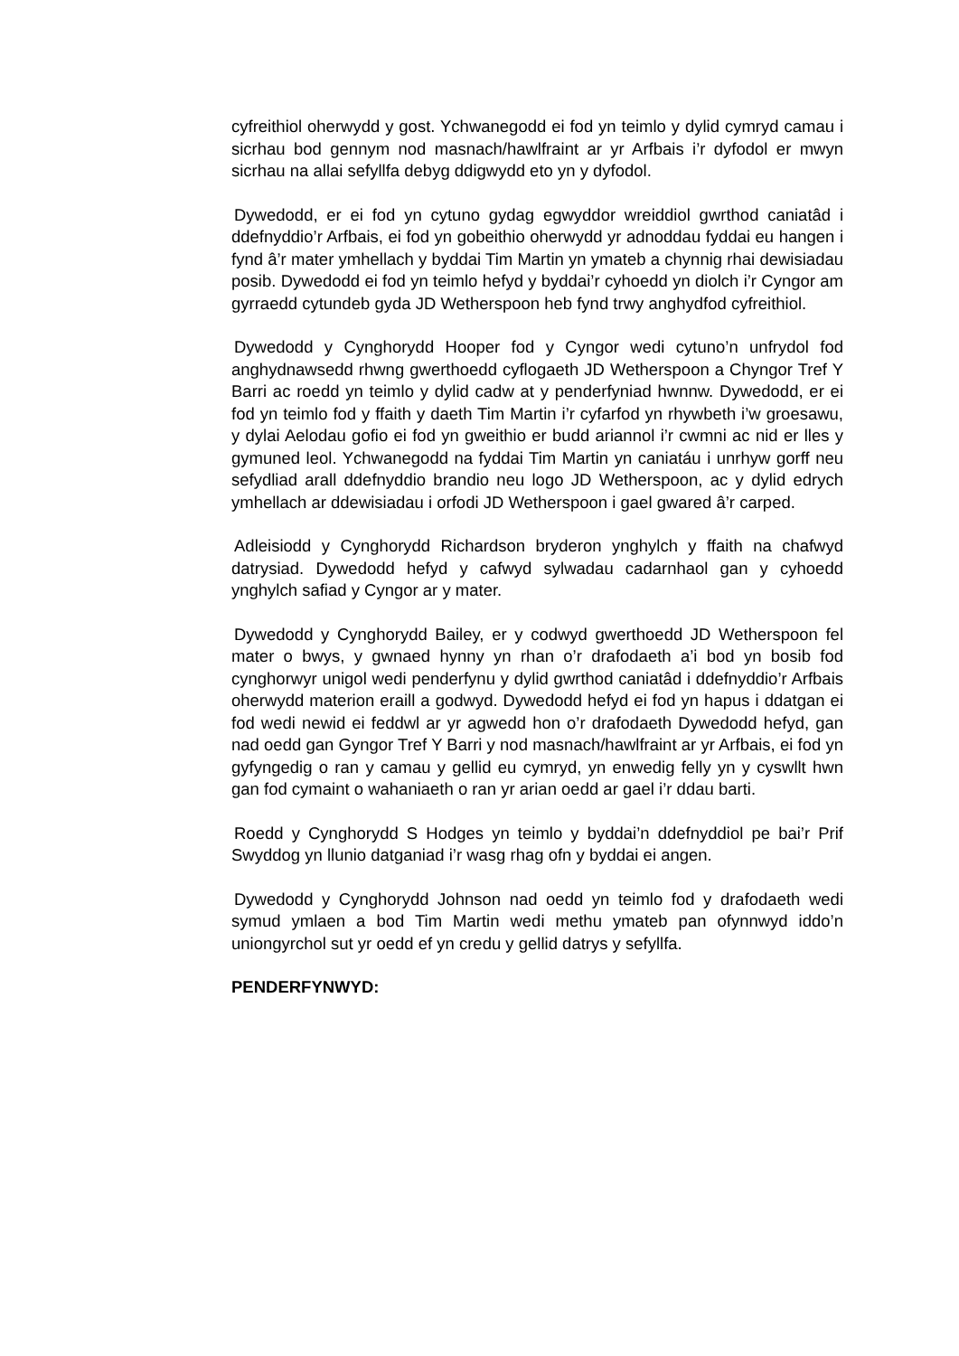cyfreithiol oherwydd y gost. Ychwanegodd ei fod yn teimlo y dylid cymryd camau i sicrhau bod gennym nod masnach/hawlfraint ar yr Arfbais i’r dyfodol er mwyn sicrhau na allai sefyllfa debyg ddigwydd eto yn y dyfodol.
Dywedodd, er ei fod yn cytuno gydag egwyddor wreiddiol gwrthod caniatâd i ddefnyddio’r Arfbais, ei fod yn gobeithio oherwydd yr adnoddau fyddai eu hangen i fynd â’r mater ymhellach y byddai Tim Martin yn ymateb a chynnig rhai dewisiadau posib. Dywedodd ei fod yn teimlo hefyd y byddai’r cyhoedd yn diolch i’r Cyngor am gyrraedd cytundeb gyda JD Wetherspoon heb fynd trwy anghydfod cyfreithiol.
Dywedodd y Cynghorydd Hooper fod y Cyngor wedi cytuno’n unfrydol fod anghydnawsedd rhwng gwerthoedd cyflogaeth JD Wetherspoon a Chyngor Tref Y Barri ac roedd yn teimlo y dylid cadw at y penderfyniad hwnnw. Dywedodd, er ei fod yn teimlo fod y ffaith y daeth Tim Martin i’r cyfarfod yn rhywbeth i’w groesawu, y dylai Aelodau gofio ei fod yn gweithio er budd ariannol i’r cwmni ac nid er lles y gymuned leol. Ychwanegodd na fyddai Tim Martin yn caniatáu i unrhyw gorff neu sefydliad arall ddefnyddio brandio neu logo JD Wetherspoon, ac y dylid edrych ymhellach ar ddewisiadau i orfodi JD Wetherspoon i gael gwared â’r carped.
Adleisiodd y Cynghorydd Richardson bryderon ynghylch y ffaith na chafwyd datrysiad. Dywedodd hefyd y cafwyd sylwadau cadarnhaol gan y cyhoedd ynghylch safiad y Cyngor ar y mater.
Dywedodd y Cynghorydd Bailey, er y codwyd gwerthoedd JD Wetherspoon fel mater o bwys, y gwnaed hynny yn rhan o’r drafodaeth a’i bod yn bosib fod cynghorwyr unigol wedi penderfynu y dylid gwrthod caniatâd i ddefnyddio’r Arfbais oherwydd materion eraill a godwyd. Dywedodd hefyd ei fod yn hapus i ddatgan ei fod wedi newid ei feddwl ar yr agwedd hon o’r drafodaeth Dywedodd hefyd, gan nad oedd gan Gyngor Tref Y Barri y nod masnach/hawlfraint ar yr Arfbais, ei fod yn gyfyngedig o ran y camau y gellid eu cymryd, yn enwedig felly yn y cyswllt hwn gan fod cymaint o wahaniaeth o ran yr arian oedd ar gael i’r ddau barti.
Roedd y Cynghorydd S Hodges yn teimlo y byddai’n ddefnyddiol pe bai’r Prif Swyddog yn llunio datganiad i’r wasg rhag ofn y byddai ei angen.
Dywedodd y Cynghorydd Johnson nad oedd yn teimlo fod y drafodaeth wedi symud ymlaen a bod Tim Martin wedi methu ymateb pan ofynnwyd iddo’n uniongyrchol sut yr oedd ef yn credu y gellid datrys y sefyllfa.
PENDERFYNWYD: